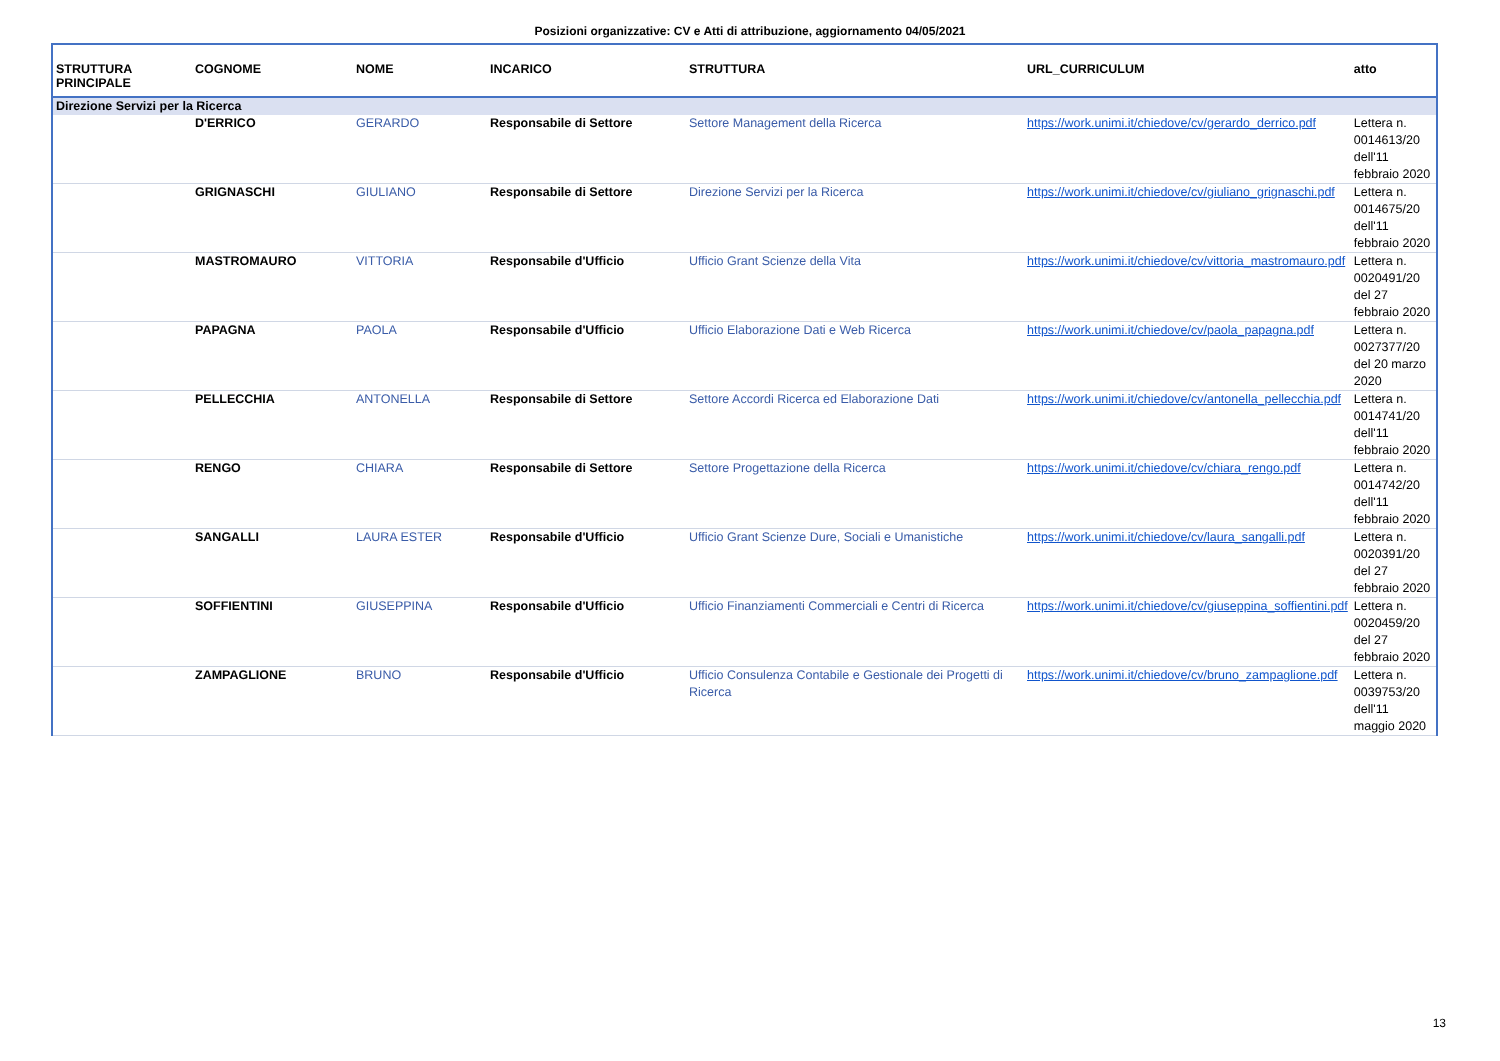Posizioni organizzative: CV e Atti di attribuzione, aggiornamento 04/05/2021
| STRUTTURA PRINCIPALE | COGNOME | NOME | INCARICO | STRUTTURA | URL_CURRICULUM | atto |
| --- | --- | --- | --- | --- | --- | --- |
| Direzione Servizi per la Ricerca | | | | | | |
| | D'ERRICO | GERARDO | Responsabile di Settore | Settore Management della Ricerca | https://work.unimi.it/chiedove/cv/gerardo_derrico.pdf | Lettera n. 0014613/20 dell'11 febbraio 2020 |
| | GRIGNASCHI | GIULIANO | Responsabile di Settore | Direzione Servizi per la Ricerca | https://work.unimi.it/chiedove/cv/giuliano_grignaschi.pdf | Lettera n. 0014675/20 dell'11 febbraio 2020 |
| | MASTROMAURO | VITTORIA | Responsabile d'Ufficio | Ufficio Grant Scienze della Vita | https://work.unimi.it/chiedove/cv/vittoria_mastromauro.pdf | Lettera n. 0020491/20 del 27 febbraio 2020 |
| | PAPAGNA | PAOLA | Responsabile d'Ufficio | Ufficio Elaborazione Dati e Web Ricerca | https://work.unimi.it/chiedove/cv/paola_papagna.pdf | Lettera n. 0027377/20 del 20 marzo 2020 |
| | PELLECCHIA | ANTONELLA | Responsabile di Settore | Settore Accordi Ricerca ed Elaborazione Dati | https://work.unimi.it/chiedove/cv/antonella_pellecchia.pdf | Lettera n. 0014741/20 dell'11 febbraio 2020 |
| | RENGO | CHIARA | Responsabile di Settore | Settore Progettazione della Ricerca | https://work.unimi.it/chiedove/cv/chiara_rengo.pdf | Lettera n. 0014742/20 dell'11 febbraio 2020 |
| | SANGALLI | LAURA ESTER | Responsabile d'Ufficio | Ufficio Grant Scienze Dure, Sociali e Umanistiche | https://work.unimi.it/chiedove/cv/laura_sangalli.pdf | Lettera n. 0020391/20 del 27 febbraio 2020 |
| | SOFFIENTINI | GIUSEPPINA | Responsabile d'Ufficio | Ufficio Finanziamenti Commerciali e Centri di Ricerca | https://work.unimi.it/chiedove/cv/giuseppina_soffientini.pdf | Lettera n. 0020459/20 del 27 febbraio 2020 |
| | ZAMPAGLIONE | BRUNO | Responsabile d'Ufficio | Ufficio Consulenza Contabile e Gestionale dei Progetti di Ricerca | https://work.unimi.it/chiedove/cv/bruno_zampaglione.pdf | Lettera n. 0039753/20 dell'11 maggio 2020 |
13